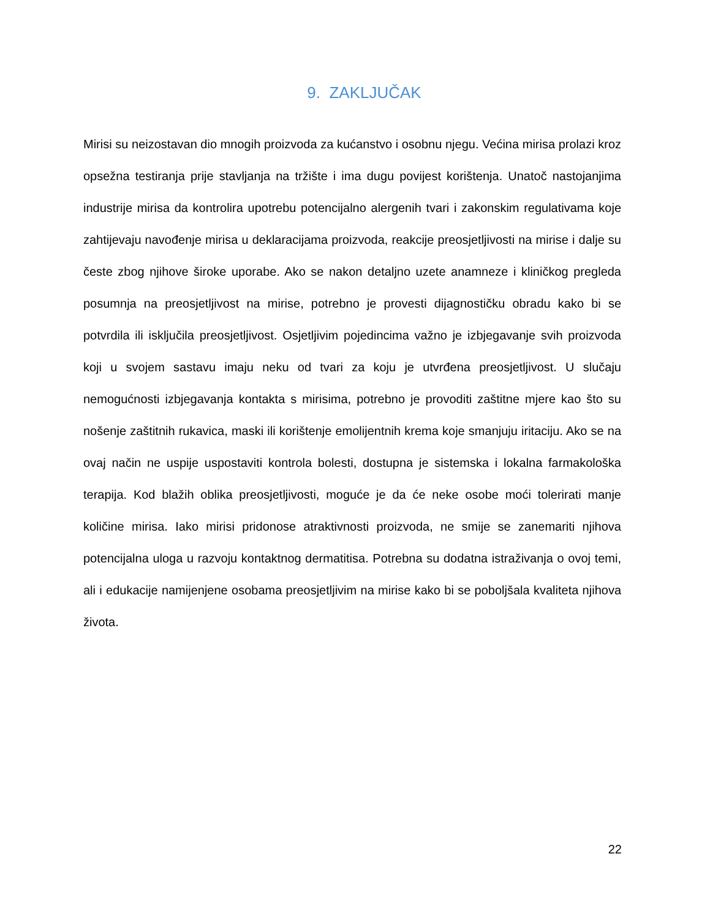9. ZAKLJUČAK
Mirisi su neizostavan dio mnogih proizvoda za kućanstvo i osobnu njegu. Većina mirisa prolazi kroz opsežna testiranja prije stavljanja na tržište i ima dugu povijest korištenja. Unatoč nastojanjima industrije mirisa da kontrolira upotrebu potencijalno alergenih tvari i zakonskim regulativama koje zahtijevaju navođenje mirisa u deklaracijama proizvoda, reakcije preosjetljivosti na mirise i dalje su česte zbog njihove široke uporabe. Ako se nakon detaljno uzete anamneze i kliničkog pregleda posumnja na preosjetljivost na mirise, potrebno je provesti dijagnostičku obradu kako bi se potvrdila ili isključila preosjetljivost. Osjetljivim pojedincima važno je izbjegavanje svih proizvoda koji u svojem sastavu imaju neku od tvari za koju je utvrđena preosjetljivost. U slučaju nemogućnosti izbjegavanja kontakta s mirisima, potrebno je provoditi zaštitne mjere kao što su nošenje zaštitnih rukavica, maski ili korištenje emolijentnih krema koje smanjuju iritaciju. Ako se na ovaj način ne uspije uspostaviti kontrola bolesti, dostupna je sistemska i lokalna farmakološka terapija. Kod blažih oblika preosjetljivosti, moguće je da će neke osobe moći tolerirati manje količine mirisa. Iako mirisi pridonose atraktivnosti proizvoda, ne smije se zanemariti njihova potencijalna uloga u razvoju kontaktnog dermatitisa. Potrebna su dodatna istraživanja o ovoj temi, ali i edukacije namijenjene osobama preosjetljivim na mirise kako bi se poboljšala kvaliteta njihova života.
22